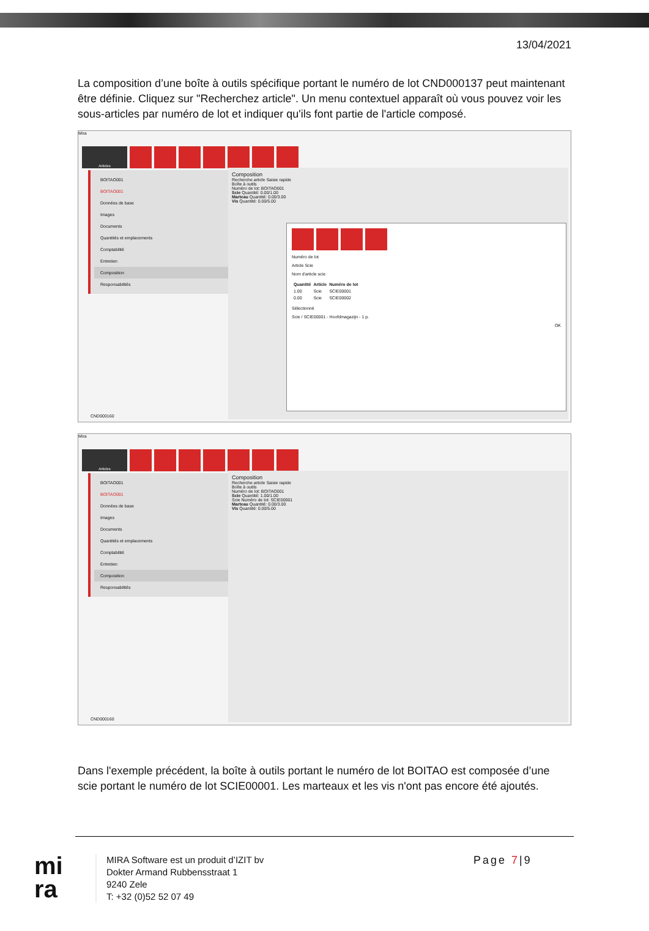13/04/2021
La composition d’une boîte à outils spécifique portant le numéro de lot CND000137 peut maintenant être définie. Cliquez sur "Recherchez article". Un menu contextuel apparaît où vous pouvez voir les sous-articles par numéro de lot et indiquer qu'ils font partie de l'article composé.
Mira
Articles
BOITAO001
BOITAO001
Données de base
Images
Documents
Quantités et emplacements
Comptabilité
Entretien
Composition
Responsabilités
Composition
Recherche article Saisie rapide
Boîte à outils
Numéro de lot: BOITAO001
Scie Quantité: 0.00/1.00
Marteau Quantité: 0.00/3.00
Vis Quantité: 0.00/5.00
Numéro de lot
Article Scie
Nom d'article scie
| Quantité | Article | Numéro de lot |
| --- | --- | --- |
| 1.00 | Scie | SCIE00001 |
| 0.00 | Scie | SCIE00002 |
Sélectionné
Scie / SCIE00001 - Hoofdmagazijn - 1 p.
OK
CND000160
Mira
Articles
BOITAO001
BOITAO001
Données de base
Images
Documents
Quantités et emplacements
Comptabilité
Entretien
Composition
Responsabilités
Composition
Recherche article Saisie rapide
Boîte à outils
Numéro de lot: BOITAO001
Scie Quantité: 1.00/1.00
Scie Numéro de lot: SCIE00001
Marteau Quantité: 0.00/3.00
Vis Quantité: 0.00/5.00
CND000160
Dans l'exemple précédent, la boîte à outils portant le numéro de lot BOITAO est composée d’une scie portant le numéro de lot SCIE00001. Les marteaux et les vis n'ont pas encore été ajoutés.
mi
ra
MIRA Software est un produit d’IZIT bv
Dokter Armand Rubbensstraat 1
9240 Zele
T: +32 (0)52 52 07 49
Page 7|9